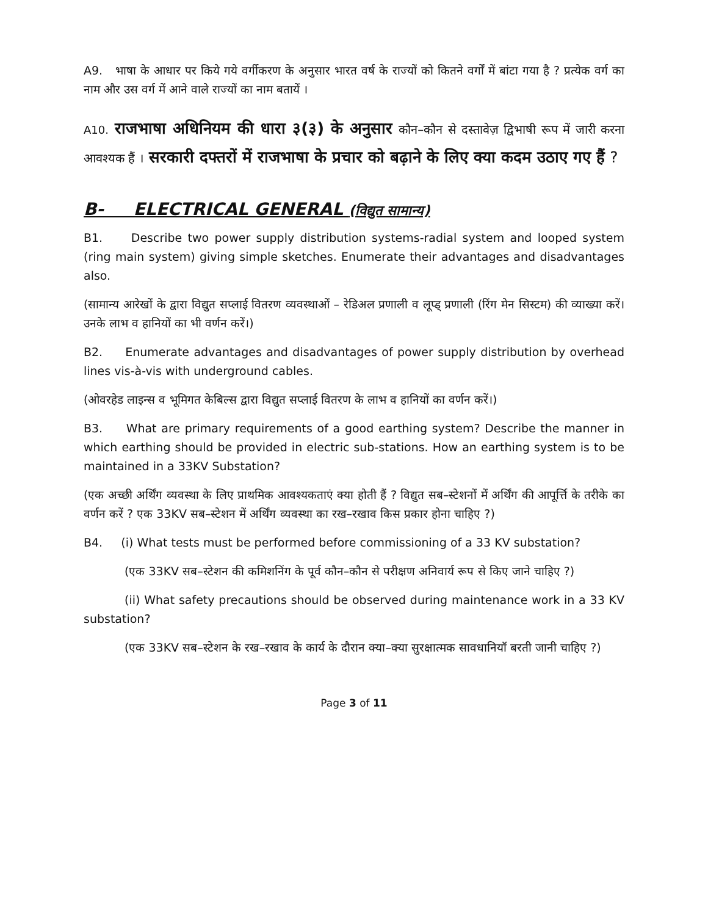A9. भाषा के आधार पर किये गये वर्गीकरण के अनुसार भारत वर्ष के राज्यों को कितने वर्गों में बांटा गया है ? प्रत्येक वर्ग का नाम और उस वर्ग में आने वाले राज्यों का नाम बतायें ।
A10. राजभाषा अधिनियम की धारा ३(३) के अनुसार कौन–कौन से दस्तावेज़ द्विभाषी रूप में जारी करना आवश्यक हैं । सरकारी दफ्तरों में राजभाषा के प्रचार को बढ़ाने के लिए क्या कदम उठाए गए हैं ?
B- ELECTRICAL GENERAL (विद्युत सामान्य)
B1. Describe two power supply distribution systems-radial system and looped system (ring main system) giving simple sketches. Enumerate their advantages and disadvantages also.
(सामान्य आरेखों के द्वारा विद्युत सप्लाई वितरण व्यवस्थाओं – रेडिअल प्रणाली व लूप्ड् प्रणाली (रिंग मेन सिस्टम) की व्याख्या करें। उनके लाभ व हानियों का भी वर्णन करें।)
B2. Enumerate advantages and disadvantages of power supply distribution by overhead lines vis-à-vis with underground cables.
(ओवरहेड लाइन्स व भूमिगत केबिल्स द्वारा विद्युत सप्लाई वितरण के लाभ व हानियों का वर्णन करें।)
B3. What are primary requirements of a good earthing system? Describe the manner in which earthing should be provided in electric sub-stations. How an earthing system is to be maintained in a 33KV Substation?
(एक अच्छी अर्थिंग व्यवस्था के लिए प्राथमिक आवश्यकताएं क्या होती हैं ? विद्युत सब–स्टेशनों में अर्थिंग की आपूर्त्ति के तरीके का वर्णन करें ? एक 33KV सब–स्टेशन में अर्थिंग व्यवस्था का रख–रखाव किस प्रकार होना चाहिए ?)
B4. (i) What tests must be performed before commissioning of a 33 KV substation?
(एक 33KV सब–स्टेशन की कमिशनिंग के पूर्व कौन–कौन से परीक्षण अनिवार्य रूप से किए जाने चाहिए ?)
(ii) What safety precautions should be observed during maintenance work in a 33 KV substation?
(एक 33KV सब–स्टेशन के रख–रखाव के कार्य के दौरान क्या–क्या सुरक्षात्मक सावधानियॉ बरती जानी चाहिए ?)
Page 3 of 11